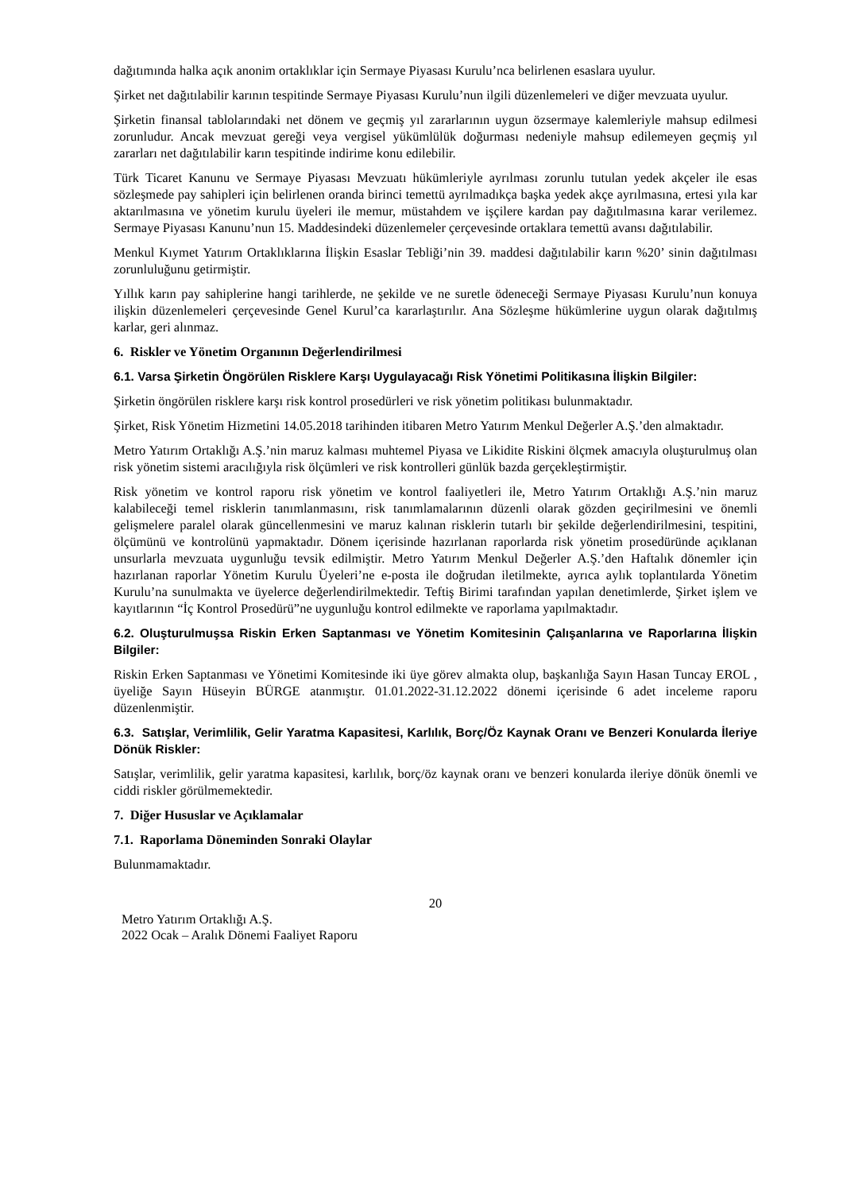dağıtımında halka açık anonim ortaklıklar için Sermaye Piyasası Kurulu’nca belirlenen esaslara uyulur.
Şirket net dağıtılabilir karının tespitinde Sermaye Piyasası Kurulu’nun ilgili düzenlemeleri ve diğer mevzuata uyulur.
Şirketin finansal tablolarındaki net dönem ve geçmiş yıl zararlarının uygun özsermaye kalemleriyle mahsup edilmesi zorunludur. Ancak mevzuat gereği veya vergisel yükümlülük doğurması nedeniyle mahsup edilemeyen geçmiş yıl zararları net dağıtılabilir karın tespitinde indirime konu edilebilir.
Türk Ticaret Kanunu ve Sermaye Piyasası Mevzuatı hükümleriyle ayrılması zorunlu tutulan yedek akçeler ile esas sözleşmede pay sahipleri için belirlenen oranda birinci temettü ayrılmadıkça başka yedek akçe ayrılmasına, ertesi yıla kar aktarılmasına ve yönetim kurulu üyeleri ile memur, müstahdem ve işçilere kardan pay dağıtılmasına karar verilemez. Sermaye Piyasası Kanunu’nun 15. Maddesindeki düzenlemeler çerçevesinde ortaklara temettü avansı dağıtılabilir.
Menkul Kıymet Yatırım Ortaklıklarına İlişkin Esaslar Tebliği’nin 39. maddesi dağıtılabilir karın %20’ sinin dağıtılması zorunluluğunu getirmiştir.
Yıllık karın pay sahiplerine hangi tarihlerde, ne şekilde ve ne suretle ödeneceği Sermaye Piyasası Kurulu’nun konuya ilişkin düzenlemeleri çerçevesinde Genel Kurul’ca kararlaştırılır. Ana Sözleşme hükümlerine uygun olarak dağıtılmış karlar, geri alınmaz.
6. Riskler ve Yönetim Organının Değerlendirilmesi
6.1. Varsa Şirketin Öngörülen Risklere Karşı Uygulayacağı Risk Yönetimi Politikasına İlişkin Bilgiler:
Şirketin öngörülen risklere karşı risk kontrol prosedürleri ve risk yönetim politikası bulunmaktadır.
Şirket, Risk Yönetim Hizmetini 14.05.2018 tarihinden itibaren Metro Yatırım Menkul Değerler A.Ş.’den almaktadır.
Metro Yatırım Ortaklığı A.Ş.’nin maruz kalması muhtemel Piyasa ve Likidite Riskini ölçmek amacıyla oluşturulmuş olan risk yönetim sistemi aracılığıyla risk ölçümleri ve risk kontrolleri günlük bazda gerçekleştirmiştir.
Risk yönetim ve kontrol raporu risk yönetim ve kontrol faaliyetleri ile, Metro Yatırım Ortaklığı A.Ş.’nin maruz kalabileceği temel risklerin tanımlanmasını, risk tanımlamalarının düzenli olarak gözden geçirilmesini ve önemli gelişmelere paralel olarak güncellenmesini ve maruz kalınan risklerin tutarlı bir şekilde değerlendirilmesini, tespitini, ölçümünü ve kontrolünü yapmaktadır. Dönem içerisinde hazırlanan raporlarda risk yönetim prosedüründe açıklanan unsurlarla mevzuata uygunluğu tevsik edilmiştir. Metro Yatırım Menkul Değerler A.Ş.’den Haftalık dönemler için hazırlanan raporlar Yönetim Kurulu Üyeleri’ne e-posta ile doğrudan iletilmekte, ayrıca aylık toplantılarda Yönetim Kurulu’na sunulmakta ve üyelerce değerlendirilmektedir. Teftiş Birimi tarafından yapılan denetimlerde, Şirket işlem ve kayıtlarının “İç Kontrol Prosedürü”ne uygunluğu kontrol edilmekte ve raporlama yapılmaktadır.
6.2. Oluşturulmuşsa Riskin Erken Saptanması ve Yönetim Komitesinin Çalışanlarına ve Raporlarına İlişkin Bilgiler:
Riskin Erken Saptanması ve Yönetimi Komitesinde iki üye görev almakta olup, başkanlığa Sayın Hasan Tuncay EROL , üyeliğe Sayın Hüseyin BÜRGE atanmıştır. 01.01.2022-31.12.2022 dönemi içerisinde 6 adet inceleme raporu düzenlenmiştir.
6.3. Satışlar, Verimlilik, Gelir Yaratma Kapasitesi, Karlılık, Borç/Öz Kaynak Oranı ve Benzeri Konularda İleriye Dönük Riskler:
Satışlar, verimlilik, gelir yaratma kapasitesi, karlılık, borç/öz kaynak oranı ve benzeri konularda ileriye dönük önemli ve ciddi riskler görülmemektedir.
7. Diğer Hususlar ve Açıklamalar
7.1. Raporlama Döneminden Sonraki Olaylar
Bulunmamaktadır.
20
Metro Yatırım Ortaklığı A.Ş.
2022 Ocak – Aralık Dönemi Faaliyet Raporu